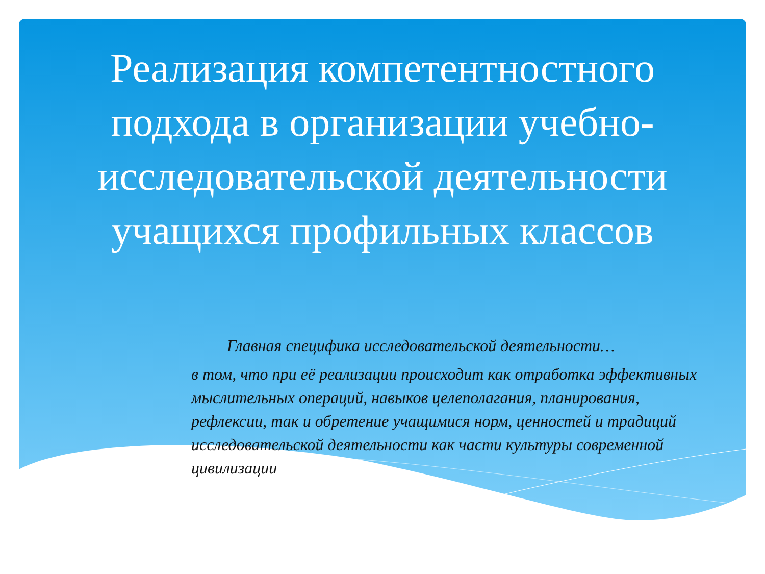Реализация компетентностного подхода в организации учебно-исследовательской деятельности учащихся профильных классов
Главная специфика исследовательской деятельности…
в том, что при её реализации происходит как отработка эффективных мыслительных операций, навыков целеполагания, планирования, рефлексии, так и обретение учащимися норм, ценностей и традиций исследовательской деятельности как части культуры современной цивилизации